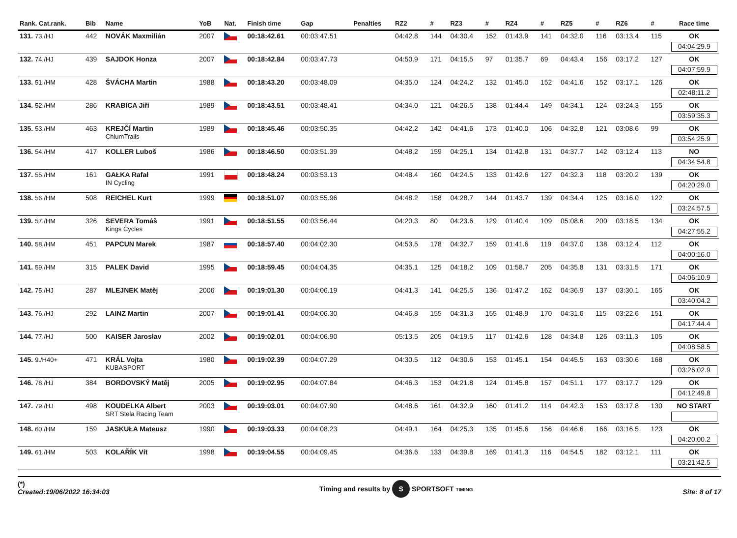| Rank. Cat.rank. | Bib | Name | YoB | Nat. | Finish time | Gap | Penalties | RZ2 | # | RZ3 | # | RZ4 | # | RZ5 | # | RZ6 | # | Race time |
| --- | --- | --- | --- | --- | --- | --- | --- | --- | --- | --- | --- | --- | --- | --- | --- | --- | --- | --- |
| 131. 73./HJ | 442 | NOVÁK Maxmilián | 2007 | | 00:18:42.61 | 00:03:47.51 | | 04:42.8 | 144 | 04:30.4 | 152 | 01:43.9 | 141 | 04:32.0 | 116 | 03:13.4 | 115 | OK 04:04:29.9 |
| 132. 74./HJ | 439 | SAJDOK Honza | 2007 | | 00:18:42.84 | 00:03:47.73 | | 04:50.9 | 171 | 04:15.5 | 97 | 01:35.7 | 69 | 04:43.4 | 156 | 03:17.2 | 127 | OK 04:07:59.9 |
| 133. 51./HM | 428 | ŠVÁCHA Martin | 1988 | | 00:18:43.20 | 00:03:48.09 | | 04:35.0 | 124 | 04:24.2 | 132 | 01:45.0 | 152 | 04:41.6 | 152 | 03:17.1 | 126 | OK 02:48:11.2 |
| 134. 52./HM | 286 | KRABICA Jiří | 1989 | | 00:18:43.51 | 00:03:48.41 | | 04:34.0 | 121 | 04:26.5 | 138 | 01:44.4 | 149 | 04:34.1 | 124 | 03:24.3 | 155 | OK 03:59:35.3 |
| 135. 53./HM | 463 | KREJČÍ Martin ChlumTrails | 1989 | | 00:18:45.46 | 00:03:50.35 | | 04:42.2 | 142 | 04:41.6 | 173 | 01:40.0 | 106 | 04:32.8 | 121 | 03:08.6 | 99 | OK 03:54:25.9 |
| 136. 54./HM | 417 | KOLLER Luboš | 1986 | | 00:18:46.50 | 00:03:51.39 | | 04:48.2 | 159 | 04:25.1 | 134 | 01:42.8 | 131 | 04:37.7 | 142 | 03:12.4 | 113 | NO 04:34:54.8 |
| 137. 55./HM | 161 | GAŁKA Rafał IN Cycling | 1991 | | 00:18:48.24 | 00:03:53.13 | | 04:48.4 | 160 | 04:24.5 | 133 | 01:42.6 | 127 | 04:32.3 | 118 | 03:20.2 | 139 | OK 04:20:29.0 |
| 138. 56./HM | 508 | REICHEL Kurt | 1999 | | 00:18:51.07 | 00:03:55.96 | | 04:48.2 | 158 | 04:28.7 | 144 | 01:43.7 | 139 | 04:34.4 | 125 | 03:16.0 | 122 | OK 03:24:57.5 |
| 139. 57./HM | 326 | SEVERA Tomáš Kings Cycles | 1991 | | 00:18:51.55 | 00:03:56.44 | | 04:20.3 | 80 | 04:23.6 | 129 | 01:40.4 | 109 | 05:08.6 | 200 | 03:18.5 | 134 | OK 04:27:55.2 |
| 140. 58./HM | 451 | PAPCUN Marek | 1987 | | 00:18:57.40 | 00:04:02.30 | | 04:53.5 | 178 | 04:32.7 | 159 | 01:41.6 | 119 | 04:37.0 | 138 | 03:12.4 | 112 | OK 04:00:16.0 |
| 141. 59./HM | 315 | PALEK David | 1995 | | 00:18:59.45 | 00:04:04.35 | | 04:35.1 | 125 | 04:18.2 | 109 | 01:58.7 | 205 | 04:35.8 | 131 | 03:31.5 | 171 | OK 04:06:10.9 |
| 142. 75./HJ | 287 | MLEJNEK Matěj | 2006 | | 00:19:01.30 | 00:04:06.19 | | 04:41.3 | 141 | 04:25.5 | 136 | 01:47.2 | 162 | 04:36.9 | 137 | 03:30.1 | 165 | OK 03:40:04.2 |
| 143. 76./HJ | 292 | LAINZ Martin | 2007 | | 00:19:01.41 | 00:04:06.30 | | 04:46.8 | 155 | 04:31.3 | 155 | 01:48.9 | 170 | 04:31.6 | 115 | 03:22.6 | 151 | OK 04:17:44.4 |
| 144. 77./HJ | 500 | KAISER Jaroslav | 2002 | | 00:19:02.01 | 00:04:06.90 | | 05:13.5 | 205 | 04:19.5 | 117 | 01:42.6 | 128 | 04:34.8 | 126 | 03:11.3 | 105 | OK 04:08:58.5 |
| 145. 9./H40+ | 471 | KRÁL Vojta KUBASPORT | 1980 | | 00:19:02.39 | 00:04:07.29 | | 04:30.5 | 112 | 04:30.6 | 153 | 01:45.1 | 154 | 04:45.5 | 163 | 03:30.6 | 168 | OK 03:26:02.9 |
| 146. 78./HJ | 384 | BORDOVSKÝ Matěj | 2005 | | 00:19:02.95 | 00:04:07.84 | | 04:46.3 | 153 | 04:21.8 | 124 | 01:45.8 | 157 | 04:51.1 | 177 | 03:17.7 | 129 | OK 04:12:49.8 |
| 147. 79./HJ | 498 | KOUDELKA Albert SRT Stela Racing Team | 2003 | | 00:19:03.01 | 00:04:07.90 | | 04:48.6 | 161 | 04:32.9 | 160 | 01:41.2 | 114 | 04:42.3 | 153 | 03:17.8 | 130 | NO START |
| 148. 60./HM | 159 | JASKUŁA Mateusz | 1990 | | 00:19:03.33 | 00:04:08.23 | | 04:49.1 | 164 | 04:25.3 | 135 | 01:45.6 | 156 | 04:46.6 | 166 | 03:16.5 | 123 | OK 04:20:00.2 |
| 149. 61./HM | 503 | KOLAŘÍK Vít | 1998 | | 00:19:04.55 | 00:04:09.45 | | 04:36.6 | 133 | 04:39.8 | 169 | 01:41.3 | 116 | 04:54.5 | 182 | 03:12.1 | 111 | OK 03:21:42.5 |
(*)
Created:19/06/2022 16:34:03
Timing and results by S SPORTSOFT TIMING
Site: 8 of 17